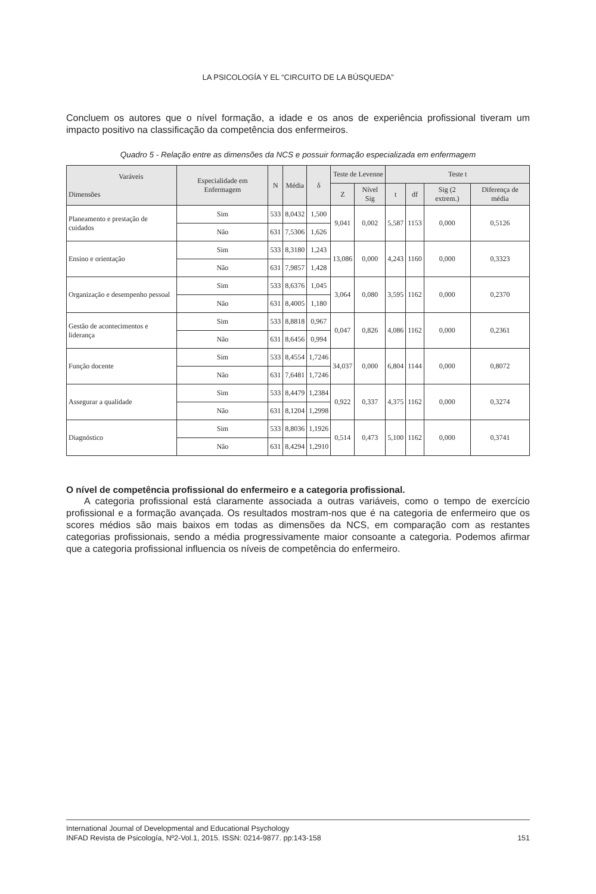LA PSICOLOGÍA Y EL “CIRCUITO DE LA BÚSQUEDA”
Concluem os autores que o nível formação, a idade e os anos de experiência profissional tiveram um impacto positivo na classificação da competência dos enfermeiros.
Quadro 5 - Relação entre as dimensões da NCS e possuir formação especializada em enfermagem
| Varáveis Dimensões | Especialidade em Enfermagem | N | Média | δ | Teste de Levenne | | Teste t | | | |
| --- | --- | --- | --- | --- | --- | --- | --- | --- | --- | --- |
| | | | | | Z | Nível Sig | t | df | Sig (2 extrem.) | Diferença de média |
| Planeamento e prestação de cuidados | Sim | 533 | 8,0432 | 1,500 | 9,041 | 0,002 | 5,587 | 1153 | 0,000 | 0,5126 |
| | Não | 631 | 7,5306 | 1,626 | | | | | | |
| Ensino e orientação | Sim | 533 | 8,3180 | 1,243 | 13,086 | 0,000 | 4,243 | 1160 | 0,000 | 0,3323 |
| | Não | 631 | 7,9857 | 1,428 | | | | | | |
| Organização e desempenho pessoal | Sim | 533 | 8,6376 | 1,045 | 3,064 | 0,080 | 3,595 | 1162 | 0,000 | 0,2370 |
| | Não | 631 | 8,4005 | 1,180 | | | | | | |
| Gestão de acontecimentos e liderança | Sim | 533 | 8,8818 | 0,967 | 0,047 | 0,826 | 4,086 | 1162 | 0,000 | 0,2361 |
| | Não | 631 | 8,6456 | 0,994 | | | | | | |
| Função docente | Sim | 533 | 8,4554 | 1,7246 | 34,037 | 0,000 | 6,804 | 1144 | 0,000 | 0,8072 |
| | Não | 631 | 7,6481 | 1,7246 | | | | | | |
| Assegurar a qualidade | Sim | 533 | 8,4479 | 1,2384 | 0,922 | 0,337 | 4,375 | 1162 | 0,000 | 0,3274 |
| | Não | 631 | 8,1204 | 1,2998 | | | | | | |
| Diagnóstico | Sim | 533 | 8,8036 | 1,1926 | 0,514 | 0,473 | 5,100 | 1162 | 0,000 | 0,3741 |
| | Não | 631 | 8,4294 | 1,2910 | | | | | | |
O nível de competência profissional do enfermeiro e a categoria profissional.
A categoria profissional está claramente associada a outras variáveis, como o tempo de exercício profissional e a formação avançada. Os resultados mostram-nos que é na categoria de enfermeiro que os scores médios são mais baixos em todas as dimensões da NCS, em comparação com as restantes categorias profissionais, sendo a média progressivamente maior consoante a categoria. Podemos afirmar que a categoria profissional influencia os níveis de competência do enfermeiro.
International Journal of Developmental and Educational Psychology
INFAD Revista de Psicología, Nº2-Vol.1, 2015. ISSN: 0214-9877. pp:143-158 151